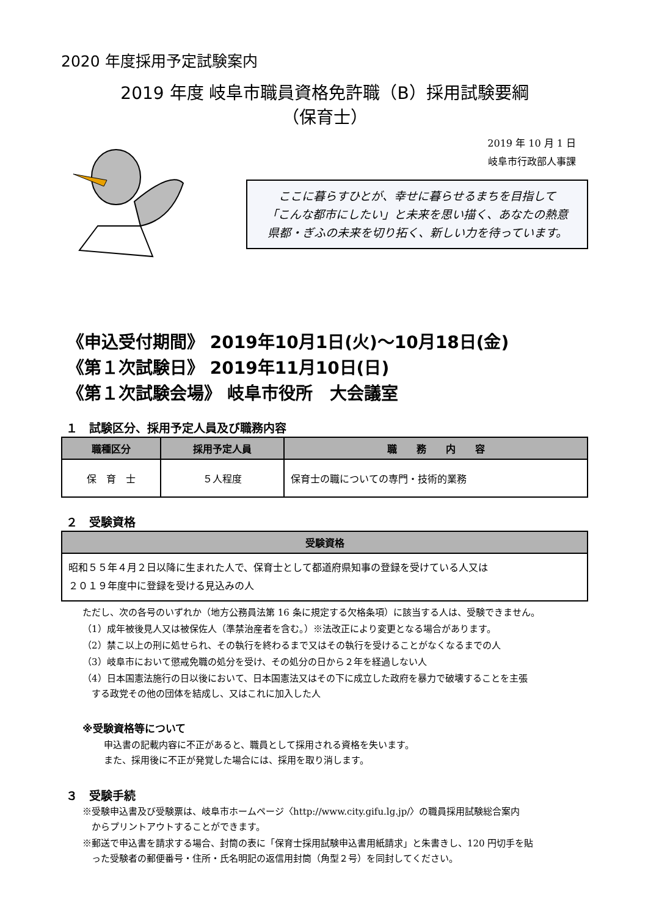2020 年度採用予定試験案内
2019 年度 岐阜市職員資格免許職（B）採用試験要綱
（保育士）
2019 年 10 月 1 日
岐阜市行政部人事課
ここに暮らすひとが、幸せに暮らせるまちを目指して
「こんな都市にしたい」と未来を思い描く、あなたの熱意
県都・ぎふの未来を切り拓く、新しい力を待っています。
《申込受付期間》 2019年10月1日(火)～10月18日(金)
《第１次試験日》 2019年11月10日(日)
《第１次試験会場》 岐阜市役所　大会議室
１　試験区分、採用予定人員及び職務内容
| 職種区分 | 採用予定人員 | 職 務 内 容 |
| --- | --- | --- |
| 保 育 士 | ５人程度 | 保育士の職についての専門・技術的業務 |
２　受験資格
| 受験資格 |
| --- |
| 昭和５５年４月２日以降に生まれた人で、保育士として都道府県知事の登録を受けている人又は ２０１９年度中に登録を受ける見込みの人 |
ただし、次の各号のいずれか（地方公務員法第 16 条に規定する欠格条項）に該当する人は、受験できません。
（1）成年被後見人又は被保佐人（準禁治産者を含む。）※法改正により変更となる場合があります。
（2）禁こ以上の刑に処せられ、その執行を終わるまで又はその執行を受けることがなくなるまでの人
（3）岐阜市において懲戒免職の処分を受け、その処分の日から２年を経過しない人
（4）日本国憲法施行の日以後において、日本国憲法又はその下に成立した政府を暴力で破壊することを主張
　する政党その他の団体を結成し、又はこれに加入した人
※受験資格等について
申込書の記載内容に不正があると、職員として採用される資格を失います。
また、採用後に不正が発覚した場合には、採用を取り消します。
３　受験手続
※受験申込書及び受験票は、岐阜市ホームページ〈http://www.city.gifu.lg.jp/〉の職員採用試験総合案内
　からプリントアウトすることができます。
※郵送で申込書を請求する場合、封筒の表に「保育士採用試験申込書用紙請求」と朱書きし、120 円切手を貼
　った受験者の郵便番号・住所・氏名明記の返信用封筒（角型２号）を同封してください。